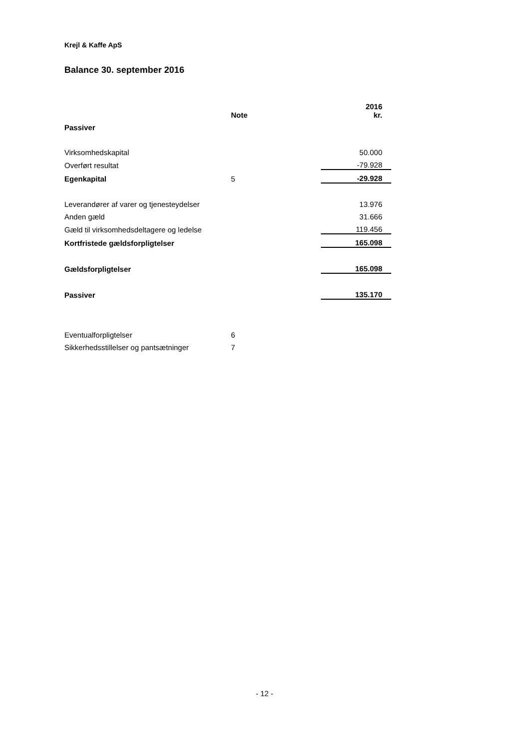Krejl & Kaffe ApS
Balance 30. september 2016
| | Note | 2016 kr. |
| --- | --- | --- |
| Passiver | | |
| Virksomhedskapital | | 50.000 |
| Overført resultat | | -79.928 |
| Egenkapital | 5 | -29.928 |
| Leverandører af varer og tjenesteydelser | | 13.976 |
| Anden gæld | | 31.666 |
| Gæld til virksomhedsdeltagere og ledelse | | 119.456 |
| Kortfristede gældsforpligtelser | | 165.098 |
| Gældsforpligtelser | | 165.098 |
| Passiver | | 135.170 |
| Eventualforpligtelser | 6 | |
| Sikkerhedsstillelser og pantsætninger | 7 | |
- 12 -